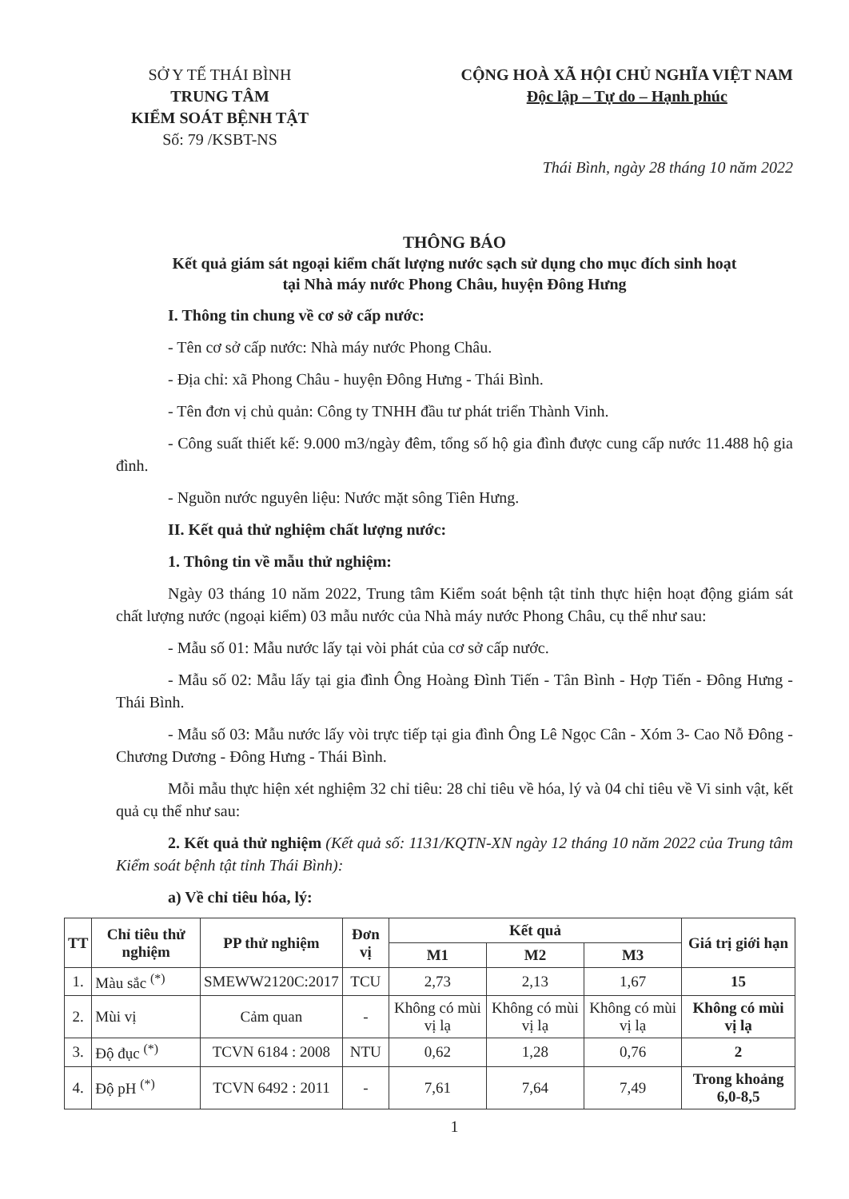SỞ Y TẾ THÁI BÌNH
TRUNG TÂM
KIỂM SOÁT BỆNH TẬT
Số: 79 /KSBT-NS
CỘNG HOÀ XÃ HỘI CHỦ NGHĨA VIỆT NAM
Độc lập – Tự do – Hạnh phúc
Thái Bình, ngày 28 tháng 10 năm 2022
THÔNG BÁO
Kết quả giám sát ngoại kiểm chất lượng nước sạch sử dụng cho mục đích sinh hoạt
tại Nhà máy nước Phong Châu, huyện Đông Hưng
I. Thông tin chung về cơ sở cấp nước:
- Tên cơ sở cấp nước: Nhà máy nước Phong Châu.
- Địa chỉ: xã Phong Châu - huyện Đông Hưng - Thái Bình.
- Tên đơn vị chủ quản: Công ty TNHH đầu tư phát triển Thành Vinh.
- Công suất thiết kế: 9.000 m3/ngày đêm, tổng số hộ gia đình được cung cấp nước 11.488 hộ gia đình.
- Nguồn nước nguyên liệu: Nước mặt sông Tiên Hưng.
II. Kết quả thử nghiệm chất lượng nước:
1. Thông tin về mẫu thử nghiệm:
Ngày 03 tháng 10 năm 2022, Trung tâm Kiểm soát bệnh tật tỉnh thực hiện hoạt động giám sát chất lượng nước (ngoại kiểm) 03 mẫu nước của Nhà máy nước Phong Châu, cụ thể như sau:
- Mẫu số 01: Mẫu nước lấy tại vòi phát của cơ sở cấp nước.
- Mẫu số 02: Mẫu lấy tại gia đình Ông Hoàng Đình Tiến - Tân Bình - Hợp Tiến - Đông Hưng - Thái Bình.
- Mẫu số 03: Mẫu nước lấy vòi trực tiếp tại gia đình Ông Lê Ngọc Cân - Xóm 3- Cao Nỗ Đông - Chương Dương - Đông Hưng - Thái Bình.
Mỗi mẫu thực hiện xét nghiệm 32 chỉ tiêu: 28 chỉ tiêu về hóa, lý và 04 chỉ tiêu về Vi sinh vật, kết quả cụ thể như sau:
2. Kết quả thử nghiệm (Kết quả số: 1131/KQTN-XN ngày 12 tháng 10 năm 2022 của Trung tâm Kiểm soát bệnh tật tỉnh Thái Bình):
a) Về chỉ tiêu hóa, lý:
| TT | Chỉ tiêu thử nghiệm | PP thử nghiệm | Đơn vị | Kết quả | | | Giá trị giới hạn |
| --- | --- | --- | --- | --- | --- | --- | --- |
| | | | | M1 | M2 | M3 | |
| 1. | Màu sắc <sup>(*)</sup> | SMEWW2120C:2017 | TCU | 2,73 | 2,13 | 1,67 | 15 |
| 2. | Mùi vị | Cảm quan | - | Không có mùi vị lạ | Không có mùi vị lạ | Không có mùi vị lạ | Không có mùi vị lạ |
| 3. | Độ đục <sup>(*)</sup> | TCVN 6184 : 2008 | NTU | 0,62 | 1,28 | 0,76 | 2 |
| 4. | Độ pH <sup>(*)</sup> | TCVN 6492 : 2011 | - | 7,61 | 7,64 | 7,49 | Trong khoảng 6,0-8,5 |
1